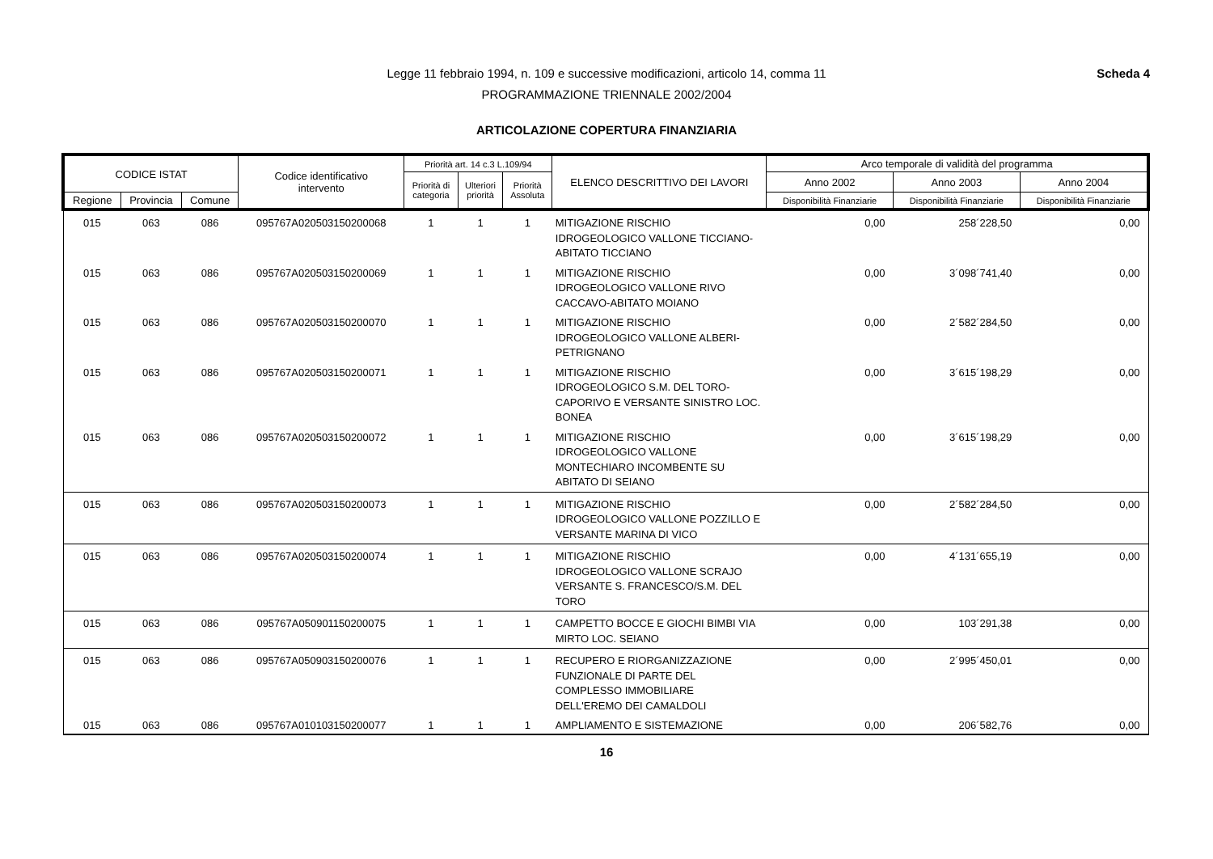Scheda 4
Legge 11 febbraio 1994, n. 109 e successive modificazioni, articolo 14, comma 11
PROGRAMMAZIONE TRIENNALE 2002/2004
ARTICOLAZIONE COPERTURA FINANZIARIA
| CODICE ISTAT | | | Codice identificativo intervento | Priorità art. 14 c.3 L.109/94 | | | ELENCO DESCRITTIVO DEI LAVORI | Arco temporale di validità del programma | | |
| --- | --- | --- | --- | --- | --- | --- | --- | --- | --- | --- |
| | | | | Priorità di categoria | Ulteriori priorità | Priorità Assoluta | | Anno 2002 | Anno 2003 | Anno 2004 |
| Regione | Provincia | Comune | | | | | | Disponibilità Finanziarie | Disponibilità Finanziarie | Disponibilità Finanziarie |
| 015 | 063 | 086 | 095767A020503150200068 | 1 | 1 | 1 | MITIGAZIONE RISCHIO IDROGEOLOGICO VALLONE TICCIANO-ABITATO TICCIANO | 0,00 | 258´228,50 | 0,00 |
| 015 | 063 | 086 | 095767A020503150200069 | 1 | 1 | 1 | MITIGAZIONE RISCHIO IDROGEOLOGICO VALLONE RIVO CACCAVO-ABITATO MOIANO | 0,00 | 3´098´741,40 | 0,00 |
| 015 | 063 | 086 | 095767A020503150200070 | 1 | 1 | 1 | MITIGAZIONE RISCHIO IDROGEOLOGICO VALLONE ALBERI-PETRIGNANO | 0,00 | 2´582´284,50 | 0,00 |
| 015 | 063 | 086 | 095767A020503150200071 | 1 | 1 | 1 | MITIGAZIONE RISCHIO IDROGEOLOGICO S.M. DEL TORO-CAPORIVO E VERSANTE SINISTRO LOC. BONEA | 0,00 | 3´615´198,29 | 0,00 |
| 015 | 063 | 086 | 095767A020503150200072 | 1 | 1 | 1 | MITIGAZIONE RISCHIO IDROGEOLOGICO VALLONE MONTECHIARO INCOMBENTE SU ABITATO DI SEIANO | 0,00 | 3´615´198,29 | 0,00 |
| 015 | 063 | 086 | 095767A020503150200073 | 1 | 1 | 1 | MITIGAZIONE RISCHIO IDROGEOLOGICO VALLONE POZZILLO E VERSANTE MARINA DI VICO | 0,00 | 2´582´284,50 | 0,00 |
| 015 | 063 | 086 | 095767A020503150200074 | 1 | 1 | 1 | MITIGAZIONE RISCHIO IDROGEOLOGICO VALLONE SCRAJO VERSANTE S. FRANCESCO/S.M. DEL TORO | 0,00 | 4´131´655,19 | 0,00 |
| 015 | 063 | 086 | 095767A050901150200075 | 1 | 1 | 1 | CAMPETTO BOCCE E GIOCHI BIMBI VIA MIRTO LOC. SEIANO | 0,00 | 103´291,38 | 0,00 |
| 015 | 063 | 086 | 095767A050903150200076 | 1 | 1 | 1 | RECUPERO E RIORGANIZZAZIONE FUNZIONALE DI PARTE DEL COMPLESSO IMMOBILIARE DELL'EREMO DEI CAMALDOLI | 0,00 | 2´995´450,01 | 0,00 |
| 015 | 063 | 086 | 095767A010103150200077 | 1 | 1 | 1 | AMPLIAMENTO E SISTEMAZIONE | 0,00 | 206´582,76 | 0,00 |
16